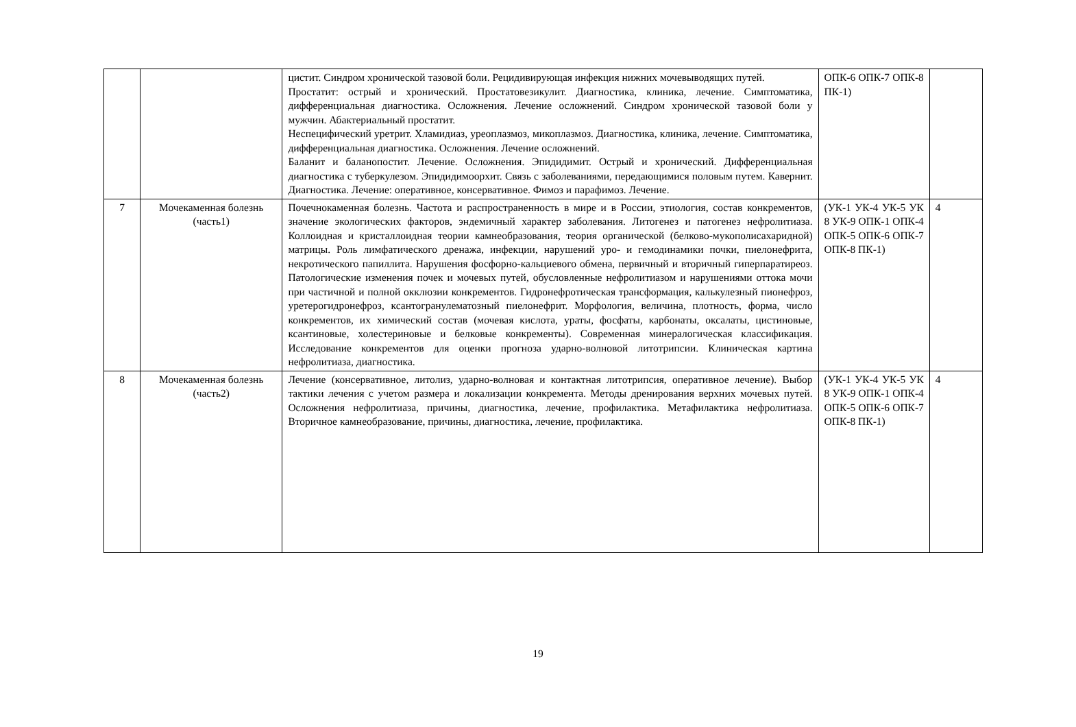| | | цистит. Синдром хронической тазовой боли. Рецидивирующая инфекция нижних мочевыводящих путей. Простатит: острый и хронический. Простатовезикулит. Диагностика, клиника, лечение. Симптоматика, дифференциальная диагностика. Осложнения. Лечение осложнений. Синдром хронической тазовой боли у мужчин. Абактериальный простатит. Неспецифический уретрит. Хламидиаз, уреоплазмоз, микоплазмоз. Диагностика, клиника, лечение. Симптоматика, дифференциальная диагностика. Осложнения. Лечение осложнений. Баланит и баланопостит. Лечение. Осложнения. Эпидидимит. Острый и хронический. Дифференциальная диагностика с туберкулезом. Эпидидимоорхит. Связь с заболеваниями, передающимися половым путем. Кавернит. Диагностика. Лечение: оперативное, консервативное. Фимоз и парафимоз. Лечение. | ОПК-6 ОПК-7 ОПК-8 ПК-1) | |
| 7 | Мочекаменная болезнь (часть1) | Почечнокаменная болезнь. Частота и распространенность в мире и в России, этиология, состав конкрементов, значение экологических факторов, эндемичный характер заболевания. Литогенез и патогенез нефролитиаза. Коллоидная и кристаллоидная теории камнеобразования, теория органической (белково-мукополисахаридной) матрицы. Роль лимфатического дренажа, инфекции, нарушений уро- и гемодинамики почки, пиелонефрита, некротического папиллита. Нарушения фосфорно-кальциевого обмена, первичный и вторичный гиперпаратиреоз. Патологические изменения почек и мочевых путей, обусловленные нефролитиазом и нарушениями оттока мочи при частичной и полной окклюзии конкрементов. Гидронефротическая трансформация, калькулезный пионефроз, уретерогидронефроз, ксантогранулематозный пиелонефрит. Морфология, величина, плотность, форма, число конкрементов, их химический состав (мочевая кислота, ураты, фосфаты, карбонаты, оксалаты, цистиновые, ксантиновые, холестериновые и белковые конкременты). Современная минералогическая классификация. Исследование конкрементов для оценки прогноза ударно-волновой литотрипсии. Клиническая картина нефролитиаза, диагностика. | (УК-1 УК-4 УК-5 УК 8 УК-9 ОПК-1 ОПК-4 ОПК-5 ОПК-6 ОПК-7 ОПК-8 ПК-1) | 4 |
| 8 | Мочекаменная болезнь (часть2) | Лечение (консервативное, литолиз, ударно-волновая и контактная литотрипсия, оперативное лечение). Выбор тактики лечения с учетом размера и локализации конкремента. Методы дренирования верхних мочевых путей. Осложнения нефролитиаза, причины, диагностика, лечение, профилактика. Метафилактика нефролитиаза. Вторичное камнеобразование, причины, диагностика, лечение, профилактика. | (УК-1 УК-4 УК-5 УК 8 УК-9 ОПК-1 ОПК-4 ОПК-5 ОПК-6 ОПК-7 ОПК-8 ПК-1) | 4 |
19